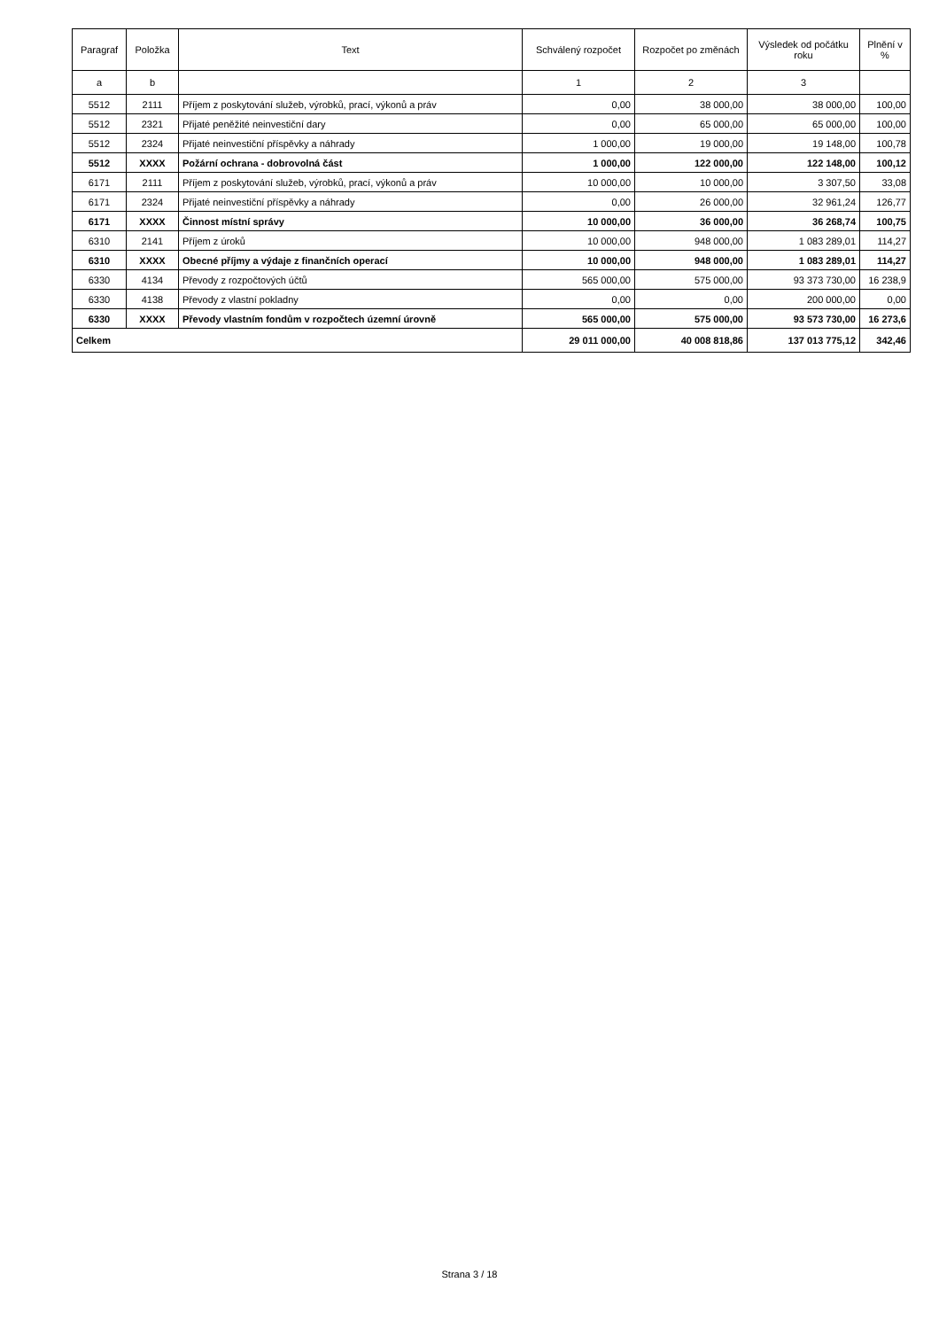| Paragraf | Položka | Text | Schválený rozpočet | Rozpočet po změnách | Výsledek od počátku roku | Plnění v % |
| --- | --- | --- | --- | --- | --- | --- |
| a | b | | 1 | 2 | 3 | |
| 5512 | 2111 | Příjem z poskytování služeb, výrobků, prací, výkonů a práv | 0,00 | 38 000,00 | 38 000,00 | 100,00 |
| 5512 | 2321 | Přijaté peněžité neinvestiční dary | 0,00 | 65 000,00 | 65 000,00 | 100,00 |
| 5512 | 2324 | Přijaté neinvestiční příspěvky a náhrady | 1 000,00 | 19 000,00 | 19 148,00 | 100,78 |
| 5512 | XXXX | Požární ochrana - dobrovolná část | 1 000,00 | 122 000,00 | 122 148,00 | 100,12 |
| 6171 | 2111 | Příjem z poskytování služeb, výrobků, prací, výkonů a práv | 10 000,00 | 10 000,00 | 3 307,50 | 33,08 |
| 6171 | 2324 | Přijaté neinvestiční příspěvky a náhrady | 0,00 | 26 000,00 | 32 961,24 | 126,77 |
| 6171 | XXXX | Činnost místní správy | 10 000,00 | 36 000,00 | 36 268,74 | 100,75 |
| 6310 | 2141 | Příjem z úroků | 10 000,00 | 948 000,00 | 1 083 289,01 | 114,27 |
| 6310 | XXXX | Obecné příjmy a výdaje z finančních operací | 10 000,00 | 948 000,00 | 1 083 289,01 | 114,27 |
| 6330 | 4134 | Převody z rozpočtových účtů | 565 000,00 | 575 000,00 | 93 373 730,00 | 16 238,9 |
| 6330 | 4138 | Převody z vlastní pokladny | 0,00 | 0,00 | 200 000,00 | 0,00 |
| 6330 | XXXX | Převody vlastním fondům v rozpočtech územní úrovně | 565 000,00 | 575 000,00 | 93 573 730,00 | 16 273,6 |
| Celkem | | | 29 011 000,00 | 40 008 818,86 | 137 013 775,12 | 342,46 |
Strana 3 / 18